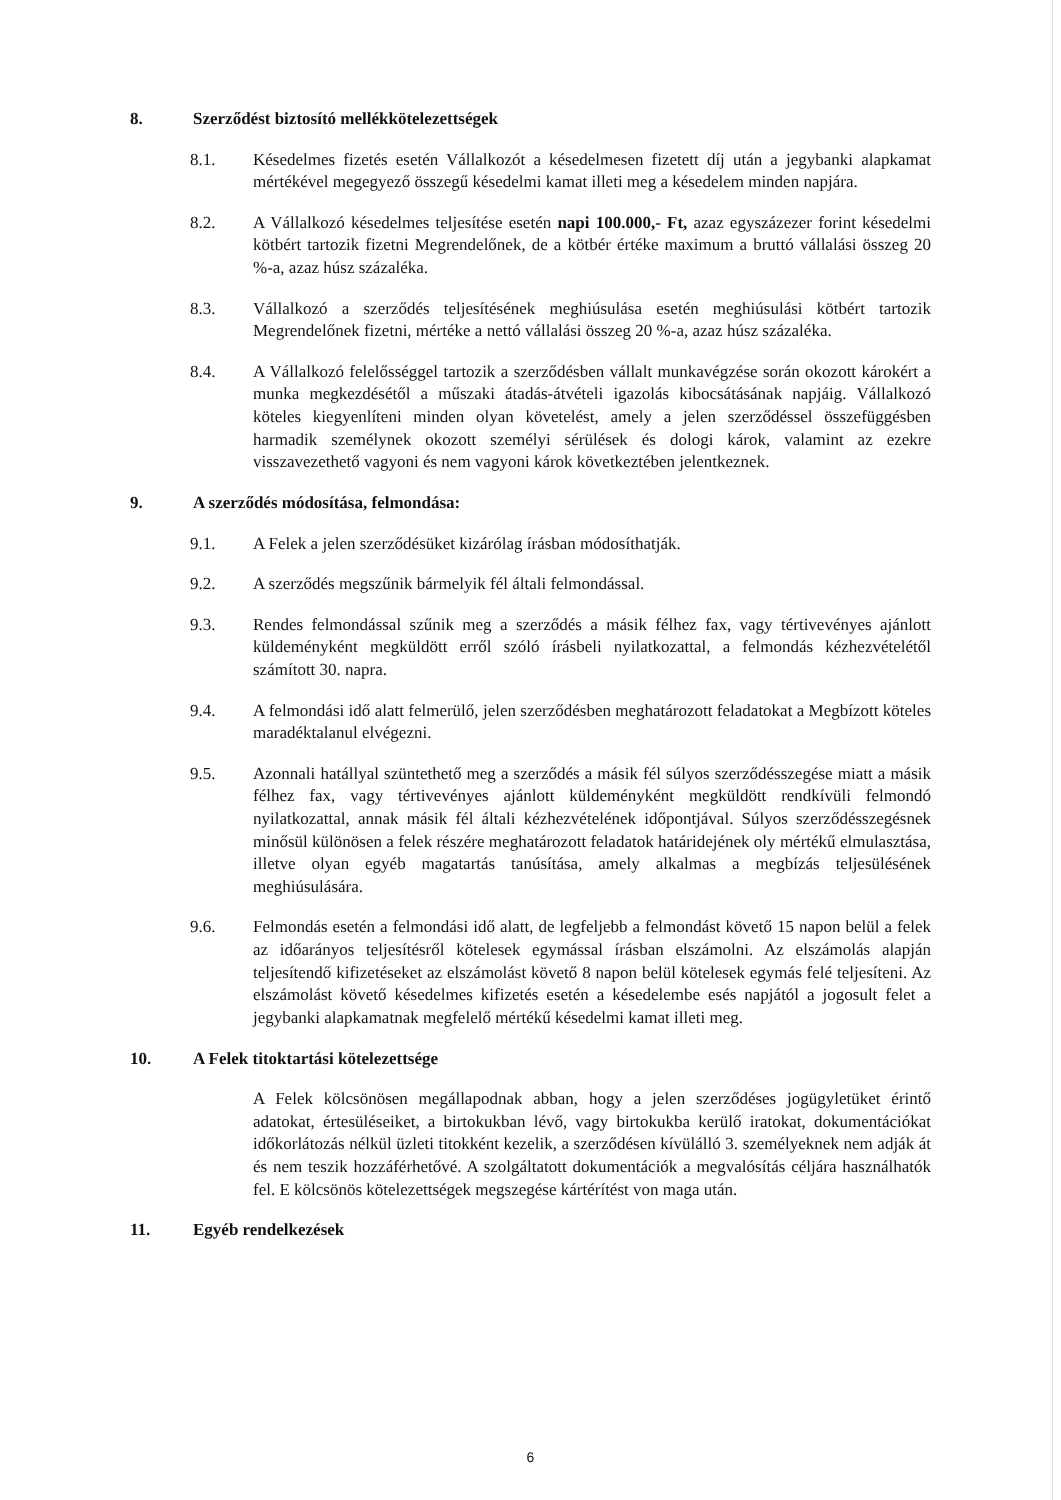8. Szerződést biztosító mellékkötelezettségek
8.1. Késedelmes fizetés esetén Vállalkozót a késedelmesen fizetett díj után a jegybanki alapkamat mértékével megegyező összegű késedelmi kamat illeti meg a késedelem minden napjára.
8.2. A Vállalkozó késedelmes teljesítése esetén napi 100.000,- Ft, azaz egyszázezer forint késedelmi kötbért tartozik fizetni Megrendelőnek, de a kötbér értéke maximum a bruttó vállalási összeg 20 %-a, azaz húsz százaléka.
8.3. Vállalkozó a szerződés teljesítésének meghiúsulása esetén meghiúsulási kötbért tartozik Megrendelőnek fizetni, mértéke a nettó vállalási összeg 20 %-a, azaz húsz százaléka.
8.4. A Vállalkozó felelősséggel tartozik a szerződésben vállalt munkavégzése során okozott károkért a munka megkezdésétől a műszaki átadás-átvételi igazolás kibocsátásának napjáig. Vállalkozó köteles kiegyenlíteni minden olyan követelést, amely a jelen szerződéssel összefüggésben harmadik személynek okozott személyi sérülések és dologi károk, valamint az ezekre visszavezethető vagyoni és nem vagyoni károk következtében jelentkeznek.
9. A szerződés módosítása, felmondása:
9.1. A Felek a jelen szerződésüket kizárólag írásban módosíthatják.
9.2. A szerződés megszűnik bármelyik fél általi felmondással.
9.3. Rendes felmondással szűnik meg a szerződés a másik félhez fax, vagy tértivevényes ajánlott küldeményként megküldött erről szóló írásbeli nyilatkozattal, a felmondás kézhezvételétől számított 30. napra.
9.4. A felmondási idő alatt felmerülő, jelen szerződésben meghatározott feladatokat a Megbízott köteles maradéktalanul elvégezni.
9.5. Azonnali hatállyal szüntethető meg a szerződés a másik fél súlyos szerződésszegése miatt a másik félhez fax, vagy tértivevényes ajánlott küldeményként megküldött rendkívüli felmondó nyilatkozattal, annak másik fél általi kézhezvételének időpontjával. Súlyos szerződésszegésnek minősül különösen a felek részére meghatározott feladatok határidejének oly mértékű elmulasztása, illetve olyan egyéb magatartás tanúsítása, amely alkalmas a megbízás teljesülésének meghiúsulására.
9.6. Felmondás esetén a felmondási idő alatt, de legfeljebb a felmondást követő 15 napon belül a felek az időarányos teljesítésről kötelesek egymással írásban elszámolni. Az elszámolás alapján teljesítendő kifizetéseket az elszámolást követő 8 napon belül kötelesek egymás felé teljesíteni. Az elszámolást követő késedelmes kifizetés esetén a késedelembe esés napjától a jogosult felet a jegybanki alapkamatnak megfelelő mértékű késedelmi kamat illeti meg.
10. A Felek titoktartási kötelezettsége
A Felek kölcsönösen megállapodnak abban, hogy a jelen szerződéses jogügyletüket érintő adatokat, értesüléseiket, a birtokukban lévő, vagy birtokukba kerülő iratokat, dokumentációkat időkorlátozás nélkül üzleti titokként kezelik, a szerződésen kívülálló 3. személyeknek nem adják át és nem teszik hozzáférhetővé. A szolgáltatott dokumentációk a megvalósítás céljára használhatók fel. E kölcsönös kötelezettségek megszegése kártérítést von maga után.
11. Egyéb rendelkezések
6